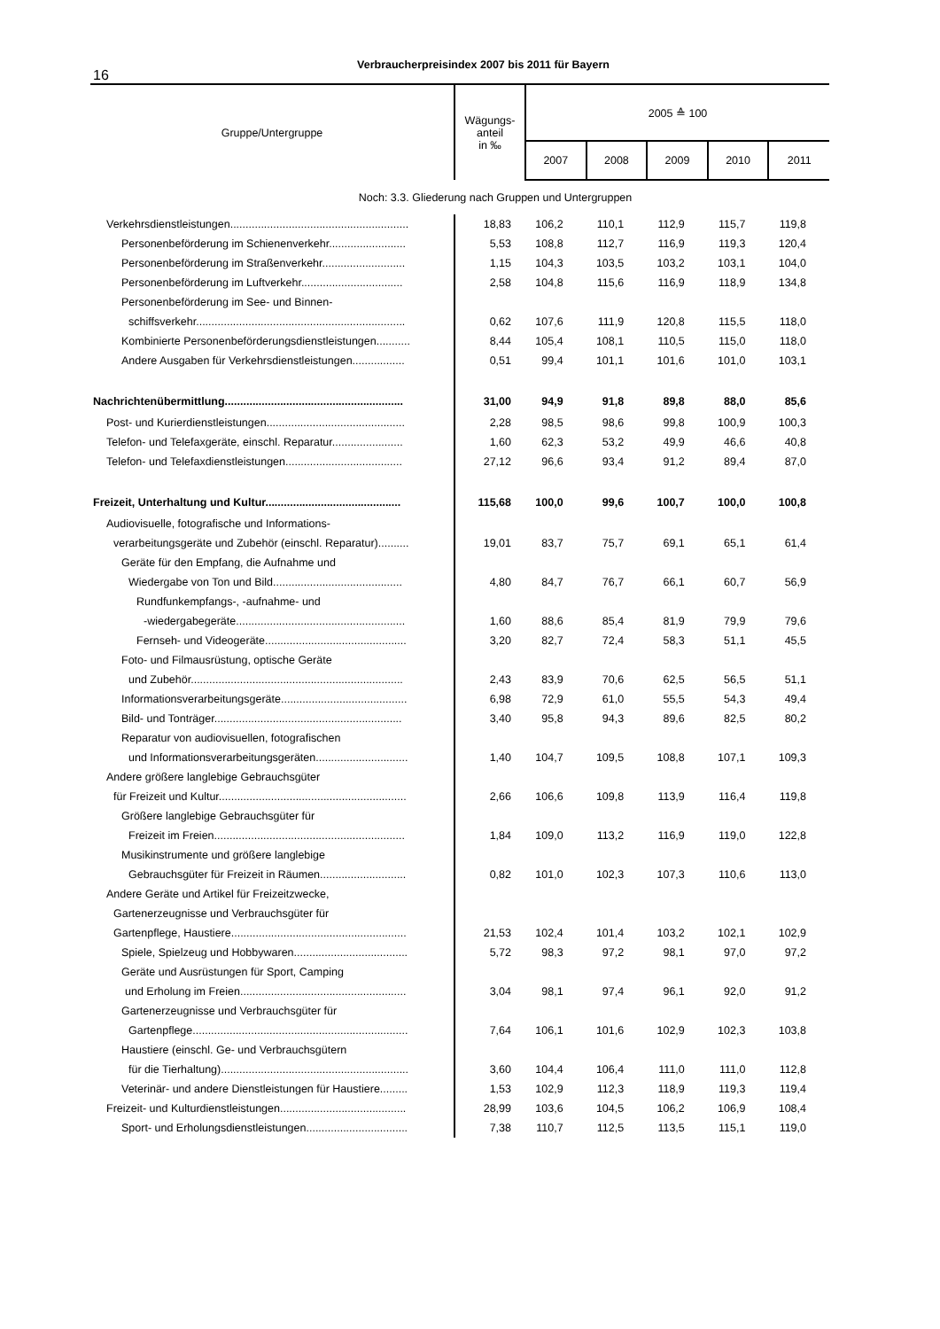16
Verbraucherpreisindex 2007 bis 2011 für Bayern
| Gruppe/Untergruppe | Wägungs- anteil in ‰ | 2005 ≙ 100 | | | | |
| --- | --- | --- | --- | --- | --- | --- |
| | | 2007 | 2008 | 2009 | 2010 | 2011 |
| Noch: 3.3. Gliederung nach Gruppen und Untergruppen | | | | | | |
| Verkehrsdienstleistungen.......................................................... | 18,83 | 106,2 | 110,1 | 112,9 | 115,7 | 119,8 |
| Personenbeförderung im Schienenverkehr......................... | 5,53 | 108,8 | 112,7 | 116,9 | 119,3 | 120,4 |
| Personenbeförderung im Straßenverkehr........................... | 1,15 | 104,3 | 103,5 | 103,2 | 103,1 | 104,0 |
| Personenbeförderung im Luftverkehr................................. | 2,58 | 104,8 | 115,6 | 116,9 | 118,9 | 134,8 |
| Personenbeförderung im See- und Binnen- | | | | | | |
| schiffsverkehr.................................................................... | 0,62 | 107,6 | 111,9 | 120,8 | 115,5 | 118,0 |
| Kombinierte Personenbeförderungsdienstleistungen........... | 8,44 | 105,4 | 108,1 | 110,5 | 115,0 | 118,0 |
| Andere Ausgaben für Verkehrsdienstleistungen................. | 0,51 | 99,4 | 101,1 | 101,6 | 101,0 | 103,1 |
| Nachrichtenübermittlung.......................................................... | 31,00 | 94,9 | 91,8 | 89,8 | 88,0 | 85,6 |
| Post- und Kurierdienstleistungen............................................. | 2,28 | 98,5 | 98,6 | 99,8 | 100,9 | 100,3 |
| Telefon- und Telefaxgeräte, einschl. Reparatur....................... | 1,60 | 62,3 | 53,2 | 49,9 | 46,6 | 40,8 |
| Telefon- und Telefaxdienstleistungen...................................... | 27,12 | 96,6 | 93,4 | 91,2 | 89,4 | 87,0 |
| Freizeit, Unterhaltung und Kultur............................................ | 115,68 | 100,0 | 99,6 | 100,7 | 100,0 | 100,8 |
| Audiovisuelle, fotografische und Informations- | | | | | | |
| verarbeitungsgeräte und Zubehör (einschl. Reparatur).......... | 19,01 | 83,7 | 75,7 | 69,1 | 65,1 | 61,4 |
| Geräte für den Empfang, die Aufnahme und | | | | | | |
| Wiedergabe von Ton und Bild.......................................... | 4,80 | 84,7 | 76,7 | 66,1 | 60,7 | 56,9 |
| Rundfunkempfangs-, -aufnahme- und | | | | | | |
| -wiedergabegeräte....................................................... | 1,60 | 88,6 | 85,4 | 81,9 | 79,9 | 79,6 |
| Fernseh- und Videogeräte.............................................. | 3,20 | 82,7 | 72,4 | 58,3 | 51,1 | 45,5 |
| Foto- und Filmausrüstung, optische Geräte | | | | | | |
| und Zubehör..................................................................... | 2,43 | 83,9 | 70,6 | 62,5 | 56,5 | 51,1 |
| Informationsverarbeitungsgeräte......................................... | 6,98 | 72,9 | 61,0 | 55,5 | 54,3 | 49,4 |
| Bild- und Tonträger............................................................. | 3,40 | 95,8 | 94,3 | 89,6 | 82,5 | 80,2 |
| Reparatur von audiovisuellen, fotografischen | | | | | | |
| und Informationsverarbeitungsgeräten.............................. | 1,40 | 104,7 | 109,5 | 108,8 | 107,1 | 109,3 |
| Andere größere langlebige Gebrauchsgüter | | | | | | |
| für Freizeit und Kultur............................................................. | 2,66 | 106,6 | 109,8 | 113,9 | 116,4 | 119,8 |
| Größere langlebige Gebrauchsgüter für | | | | | | |
| Freizeit im Freien.............................................................. | 1,84 | 109,0 | 113,2 | 116,9 | 119,0 | 122,8 |
| Musikinstrumente und größere langlebige | | | | | | |
| Gebrauchsgüter für Freizeit in Räumen............................ | 0,82 | 101,0 | 102,3 | 107,3 | 110,6 | 113,0 |
| Andere Geräte und Artikel für Freizeitzwecke, | | | | | | |
| Gartenerzeugnisse und Verbrauchsgüter für | | | | | | |
| Gartenpflege, Haustiere......................................................... | 21,53 | 102,4 | 101,4 | 103,2 | 102,1 | 102,9 |
| Spiele, Spielzeug und Hobbywaren..................................... | 5,72 | 98,3 | 97,2 | 98,1 | 97,0 | 97,2 |
| Geräte und Ausrüstungen für Sport, Camping | | | | | | |
| und Erholung im Freien...................................................... | 3,04 | 98,1 | 97,4 | 96,1 | 92,0 | 91,2 |
| Gartenerzeugnisse und Verbrauchsgüter für | | | | | | |
| Gartenpflege...................................................................... | 7,64 | 106,1 | 101,6 | 102,9 | 102,3 | 103,8 |
| Haustiere (einschl. Ge- und Verbrauchsgütern | | | | | | |
| für die Tierhaltung)............................................................. | 3,60 | 104,4 | 106,4 | 111,0 | 111,0 | 112,8 |
| Veterinär- und andere Dienstleistungen für Haustiere......... | 1,53 | 102,9 | 112,3 | 118,9 | 119,3 | 119,4 |
| Freizeit- und Kulturdienstleistungen......................................... | 28,99 | 103,6 | 104,5 | 106,2 | 106,9 | 108,4 |
| Sport- und Erholungsdienstleistungen................................. | 7,38 | 110,7 | 112,5 | 113,5 | 115,1 | 119,0 |